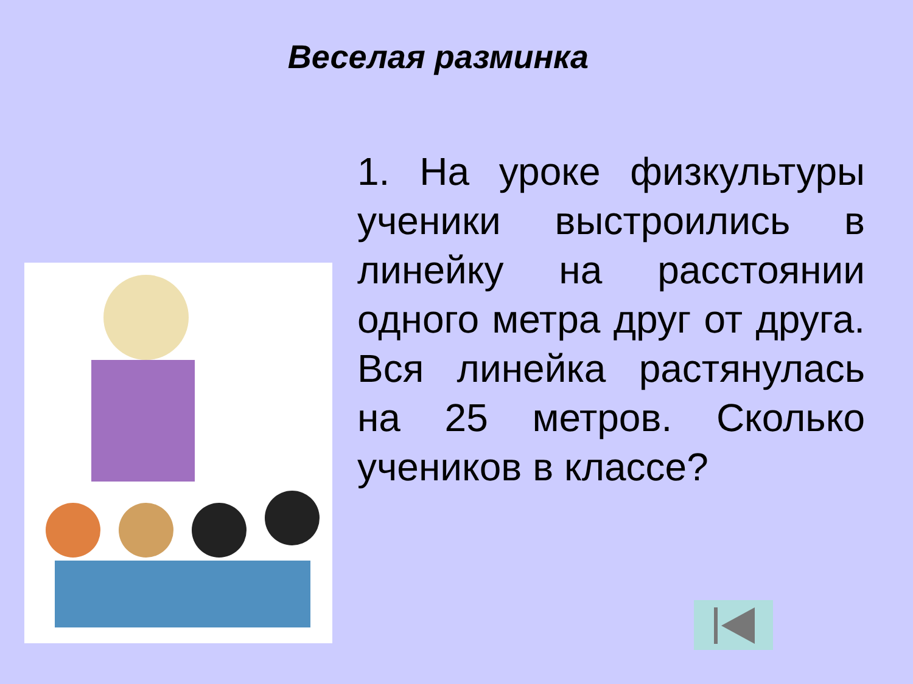Веселая разминка
1. На уроке физкультуры ученики выстроились в линейку на расстоянии одного метра друг от друга. Вся линейка растянулась на 25 метров. Сколько учеников в классе?